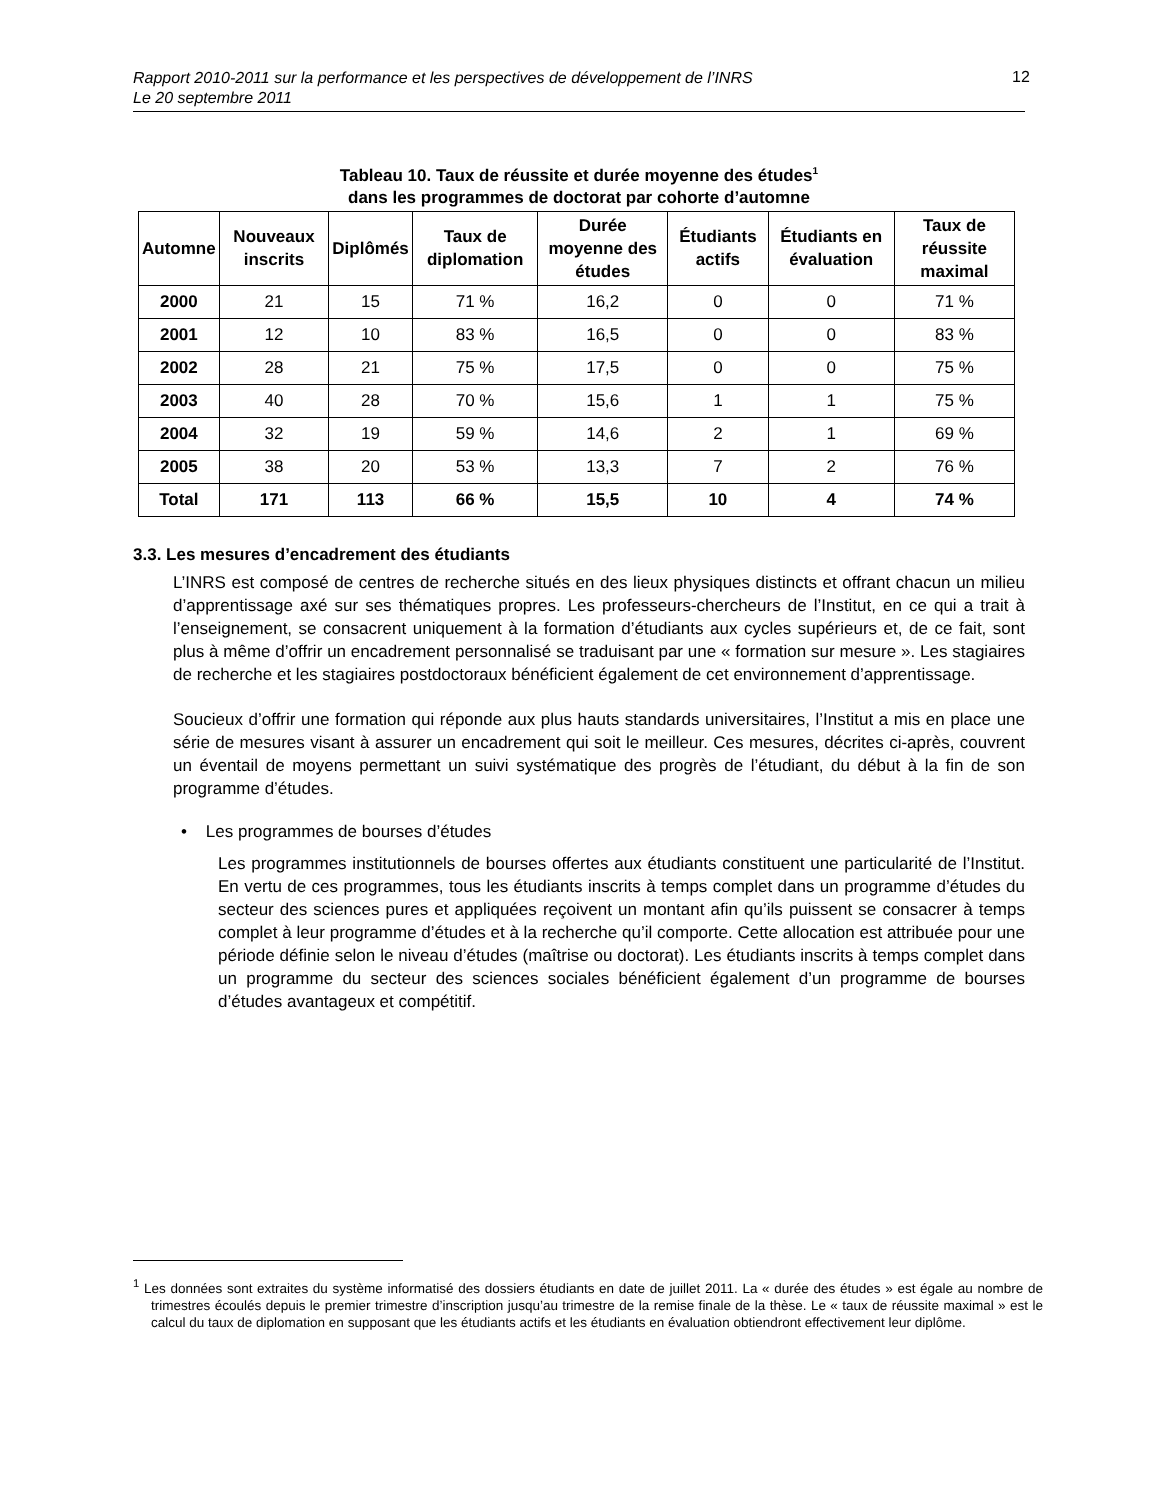Rapport 2010-2011 sur la performance et les perspectives de développement de l’INRS
Le 20 septembre 2011
12
Tableau 10. Taux de réussite et durée moyenne des études<sup>1</sup>
dans les programmes de doctorat par cohorte d’automne
| Automne | Nouveaux inscrits | Diplômés | Taux de diplomation | Durée moyenne des études | Étudiants actifs | Étudiants en évaluation | Taux de réussite maximal |
| --- | --- | --- | --- | --- | --- | --- | --- |
| 2000 | 21 | 15 | 71 % | 16,2 | 0 | 0 | 71 % |
| 2001 | 12 | 10 | 83 % | 16,5 | 0 | 0 | 83 % |
| 2002 | 28 | 21 | 75 % | 17,5 | 0 | 0 | 75 % |
| 2003 | 40 | 28 | 70 % | 15,6 | 1 | 1 | 75 % |
| 2004 | 32 | 19 | 59 % | 14,6 | 2 | 1 | 69 % |
| 2005 | 38 | 20 | 53 % | 13,3 | 7 | 2 | 76 % |
| Total | 171 | 113 | 66 % | 15,5 | 10 | 4 | 74 % |
3.3. Les mesures d’encadrement des étudiants
L’INRS est composé de centres de recherche situés en des lieux physiques distincts et offrant chacun un milieu d’apprentissage axé sur ses thématiques propres. Les professeurs-chercheurs de l’Institut, en ce qui a trait à l’enseignement, se consacrent uniquement à la formation d’étudiants aux cycles supérieurs et, de ce fait, sont plus à même d’offrir un encadrement personnalisé se traduisant par une « formation sur mesure ». Les stagiaires de recherche et les stagiaires postdoctoraux bénéficient également de cet environnement d’apprentissage.
Soucieux d’offrir une formation qui réponde aux plus hauts standards universitaires, l’Institut a mis en place une série de mesures visant à assurer un encadrement qui soit le meilleur. Ces mesures, décrites ci-après, couvrent un éventail de moyens permettant un suivi systématique des progrès de l’étudiant, du début à la fin de son programme d’études.
• Les programmes de bourses d’études
Les programmes institutionnels de bourses offertes aux étudiants constituent une particularité de l’Institut. En vertu de ces programmes, tous les étudiants inscrits à temps complet dans un programme d’études du secteur des sciences pures et appliquées reçoivent un montant afin qu’ils puissent se consacrer à temps complet à leur programme d’études et à la recherche qu’il comporte. Cette allocation est attribuée pour une période définie selon le niveau d’études (maîtrise ou doctorat). Les étudiants inscrits à temps complet dans un programme du secteur des sciences sociales bénéficient également d’un programme de bourses d’études avantageux et compétitif.
<sup>1</sup> Les données sont extraites du système informatisé des dossiers étudiants en date de juillet 2011. La « durée des études » est égale au nombre de trimestres écoulés depuis le premier trimestre d’inscription jusqu’au trimestre de la remise finale de la thèse. Le « taux de réussite maximal » est le calcul du taux de diplomation en supposant que les étudiants actifs et les étudiants en évaluation obtiendront effectivement leur diplôme.